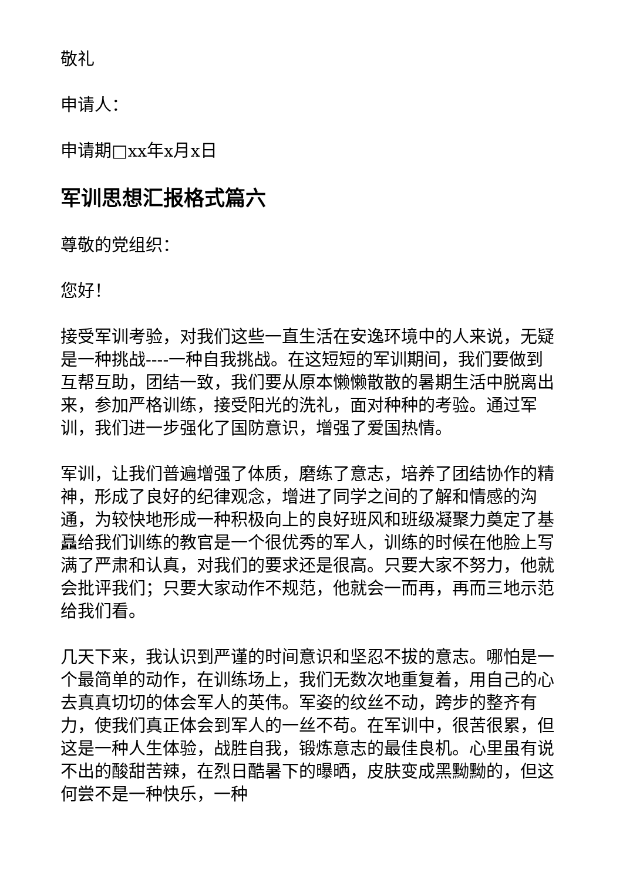敬礼
申请人：
申请期□xx年x月x日
军训思想汇报格式篇六
尊敬的党组织：
您好！
接受军训考验，对我们这些一直生活在安逸环境中的人来说，无疑是一种挑战----一种自我挑战。在这短短的军训期间，我们要做到互帮互助，团结一致，我们要从原本懒懒散散的暑期生活中脱离出来，参加严格训练，接受阳光的洗礼，面对种种的考验。通过军训，我们进一步强化了国防意识，增强了爱国热情。
军训，让我们普遍增强了体质，磨练了意志，培养了团结协作的精神，形成了良好的纪律观念，增进了同学之间的了解和情感的沟通，为较快地形成一种积极向上的良好班风和班级凝聚力奠定了基矗给我们训练的教官是一个很优秀的军人，训练的时候在他脸上写满了严肃和认真，对我们的要求还是很高。只要大家不努力，他就会批评我们；只要大家动作不规范，他就会一而再，再而三地示范给我们看。
几天下来，我认识到严谨的时间意识和坚忍不拔的意志。哪怕是一个最简单的动作，在训练场上，我们无数次地重复着，用自己的心去真真切切的体会军人的英伟。军姿的纹丝不动，跨步的整齐有力，使我们真正体会到军人的一丝不苟。在军训中，很苦很累，但这是一种人生体验，战胜自我，锻炼意志的最佳良机。心里虽有说不出的酸甜苦辣，在烈日酷暑下的曝晒，皮肤变成黑黝黝的，但这何尝不是一种快乐，一种